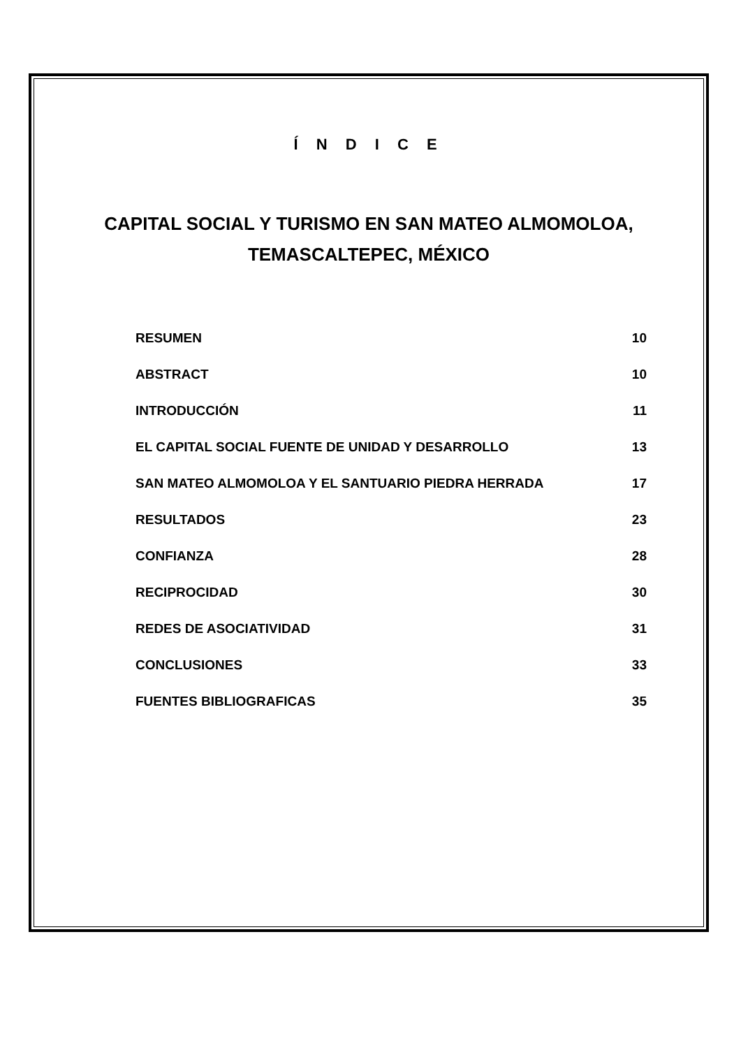Í N D I C E
CAPITAL SOCIAL Y TURISMO EN SAN MATEO ALMOMOLOA,
TEMASCALTEPEC, MÉXICO
RESUMEN 10
ABSTRACT 10
INTRODUCCIÓN 11
EL CAPITAL SOCIAL FUENTE DE UNIDAD Y DESARROLLO 13
SAN MATEO ALMOMOLOA Y EL SANTUARIO PIEDRA HERRADA 17
RESULTADOS 23
CONFIANZA 28
RECIPROCIDAD 30
REDES DE ASOCIATIVIDAD 31
CONCLUSIONES 33
FUENTES BIBLIOGRAFICAS 35